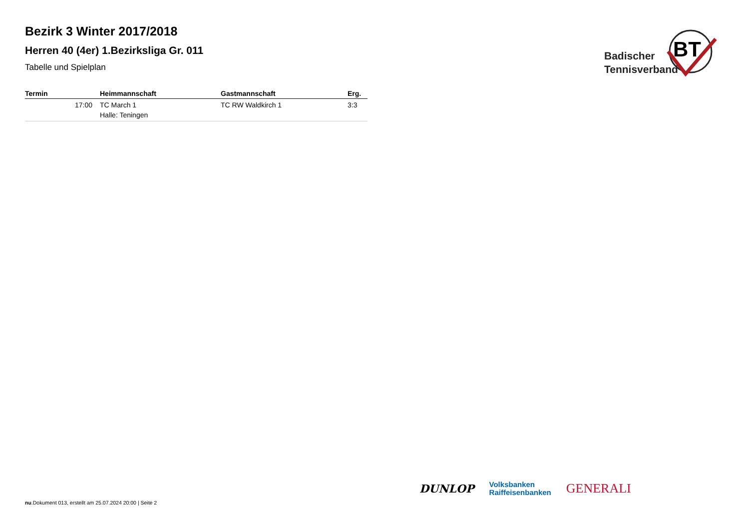Bezirk 3 Winter 2017/2018
Herren 40 (4er) 1.Bezirksliga Gr. 011
Tabelle und Spielplan
BT
Badischer
Tennisverband
| Termin | Heimmannschaft | Gastmannschaft | Erg. |
| --- | --- | --- | --- |
| 17:00 | TC March 1 Halle: Teningen | TC RW Waldkirch 1 | 3:3 |
nu.Dokument 013, erstellt am 25.07.2024 20:00 | Seite 2
DUNLOP
Volksbanken
Raiffeisenbanken
GENERALI